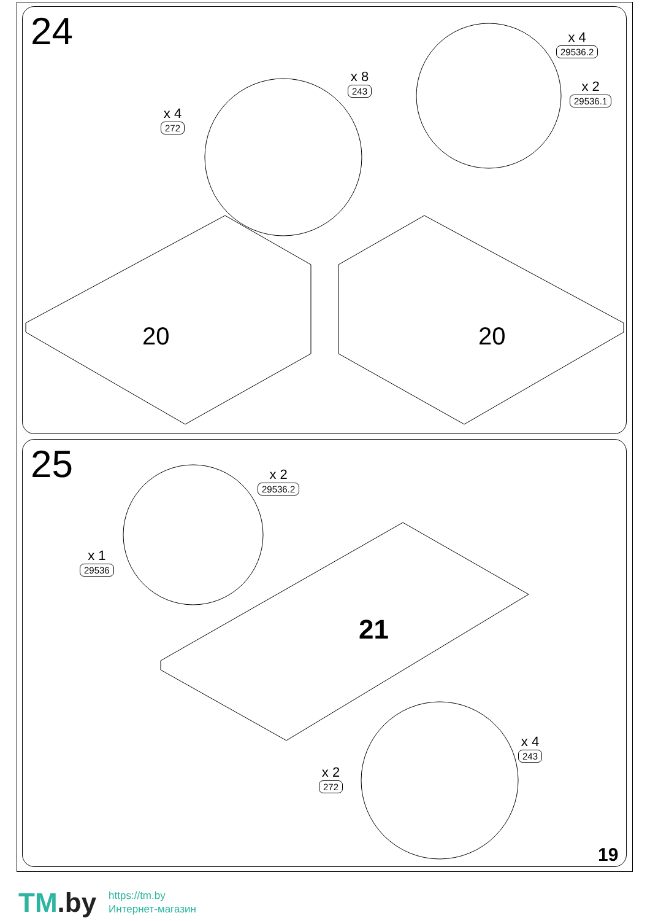24
x 4
272
x 8
243
x 4
29536.2
x 2
29536.1
20 20
25 x 2
29536.2
x 1
29536
21
x 4
243
x 2
272
19
TM.by
https://tm.by
Интернет-магазин